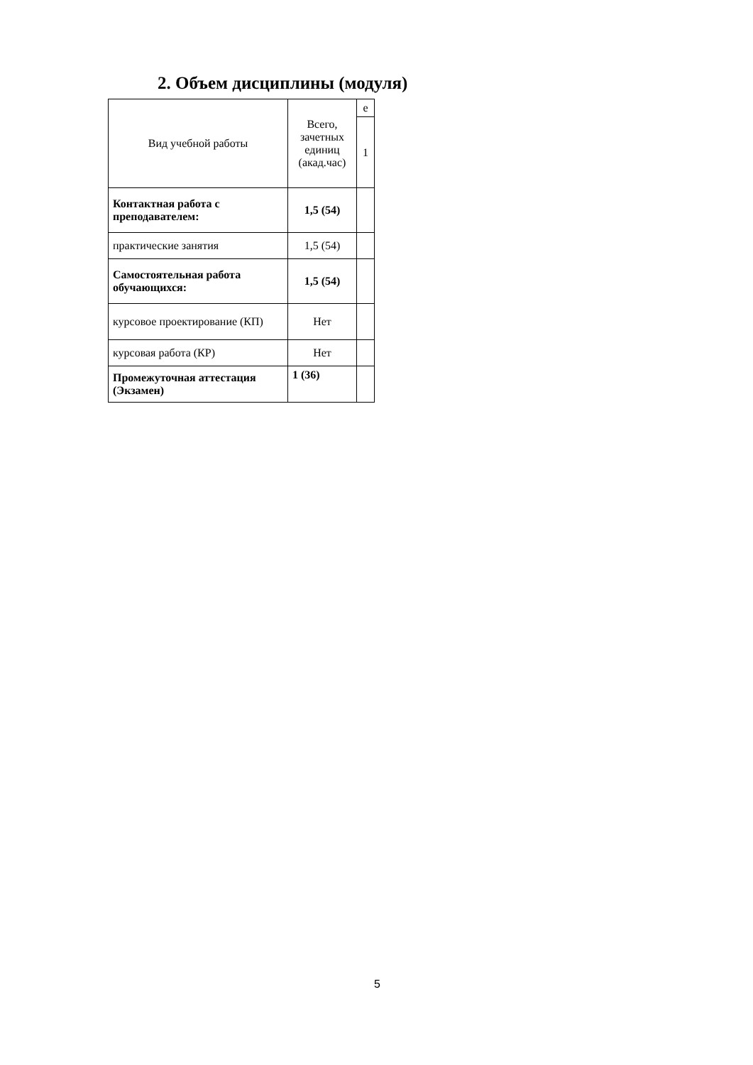2. Объем дисциплины (модуля)
| Вид учебной работы | Всего, зачетных единиц (акад.час) | е |
| | | 1 |
| Контактная работа с преподавателем: | 1,5 (54) | |
| практические занятия | 1,5 (54) | |
| Самостоятельная работа обучающихся: | 1,5 (54) | |
| курсовое проектирование (КП) | Нет | |
| курсовая работа (КР) | Нет | |
| Промежуточная аттестация (Экзамен) | 1 (36) | |
5